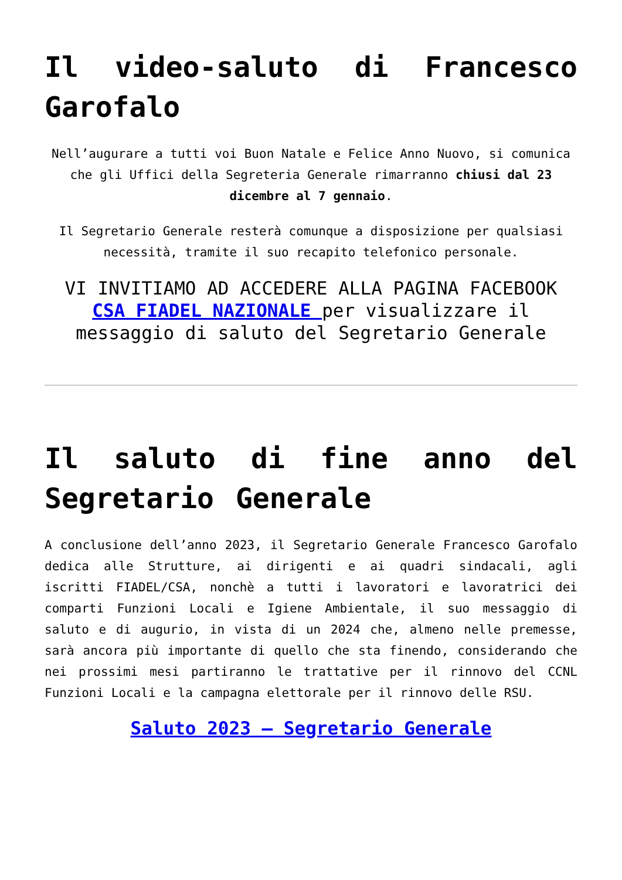Il video-saluto di Francesco Garofalo
Nell’augurare a tutti voi Buon Natale e Felice Anno Nuovo, si comunica che gli Uffici della Segreteria Generale rimarranno chiusi dal 23 dicembre al 7 gennaio.
Il Segretario Generale resterà comunque a disposizione per qualsiasi necessità, tramite il suo recapito telefonico personale.
VI INVITIAMO AD ACCEDERE ALLA PAGINA FACEBOOK CSA FIADEL NAZIONALE per visualizzare il messaggio di saluto del Segretario Generale
Il saluto di fine anno del Segretario Generale
A conclusione dell’anno 2023, il Segretario Generale Francesco Garofalo dedica alle Strutture, ai dirigenti e ai quadri sindacali, agli iscritti FIADEL/CSA, nonchè a tutti i lavoratori e lavoratrici dei comparti Funzioni Locali e Igiene Ambientale, il suo messaggio di saluto e di augurio, in vista di un 2024 che, almeno nelle premesse, sarà ancora più importante di quello che sta finendo, considerando che nei prossimi mesi partiranno le trattative per il rinnovo del CCNL Funzioni Locali e la campagna elettorale per il rinnovo delle RSU.
Saluto 2023 – Segretario Generale